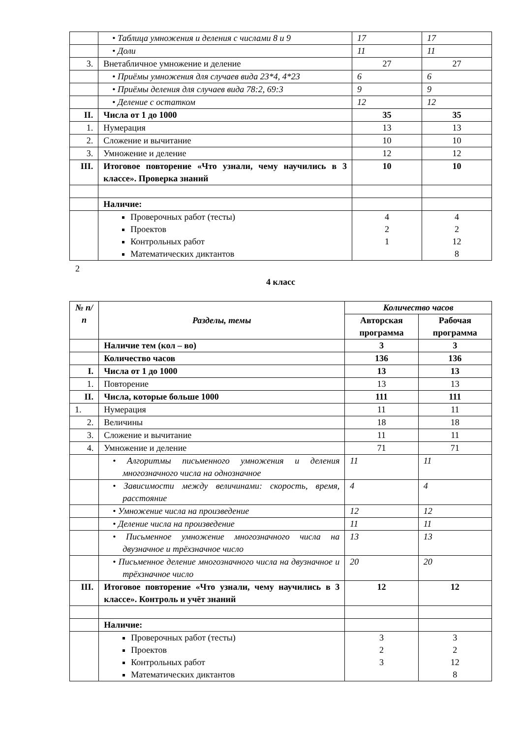| | • Таблица умножения и деления с числами 8 и 9 | 17 | 17 |
| | • Доли | 11 | 11 |
| 3. | Внетабличное умножение и деление | 27 | 27 |
| | • Приёмы умножения для случаев вида 23*4, 4*23 | 6 | 6 |
| | • Приёмы деления для случаев вида 78:2, 69:3 | 9 | 9 |
| | • Деление с остатком | 12 | 12 |
| II. | Числа от 1 до 1000 | 35 | 35 |
| 1. | Нумерация | 13 | 13 |
| 2. | Сложение и вычитание | 10 | 10 |
| 3. | Умножение и деление | 12 | 12 |
| III. | Итоговое повторение «Что узнали, чему научились в 3 классе». Проверка знаний | 10 | 10 |
| | Наличие: | | |
| | Проверочных работ (тесты) Проектов Контрольных работ Математических диктантов | 4 2 1 | 4 2 12 8 |
2
4 класс
| № п/п | Разделы, темы | Количество часов | |
| --- | --- | --- | --- |
| | | Авторская программа | Рабочая программа |
| | Наличие тем (кол – во) | 3 | 3 |
| | Количество часов | 136 | 136 |
| I. | Числа от 1 до 1000 | 13 | 13 |
| 1. | Повторение | 13 | 13 |
| II. | Числа, которые больше 1000 | 111 | 111 |
| 1. | Нумерация | 11 | 11 |
| 2. | Величины | 18 | 18 |
| 3. | Сложение и вычитание | 11 | 11 |
| 4. | Умножение и деление | 71 | 71 |
| | • Алгоритмы письменного умножения и деления многозначного числа на однозначное | 11 | 11 |
| | • Зависимости между величинами: скорость, время, расстояние | 4 | 4 |
| | • Умножение числа на произведение | 12 | 12 |
| | • Деление числа на произведение | 11 | 11 |
| | • Письменное умножение многозначного числа на двузначное и трёхзначное число | 13 | 13 |
| | • Письменное деление многозначного числа на двузначное и трёхзначное число | 20 | 20 |
| III. | Итоговое повторение «Что узнали, чему научились в 3 классе». Контроль и учёт знаний | 12 | 12 |
| | Наличие: | | |
| | Проверочных работ (тесты) Проектов Контрольных работ Математических диктантов | 3 2 3 | 3 2 12 8 |